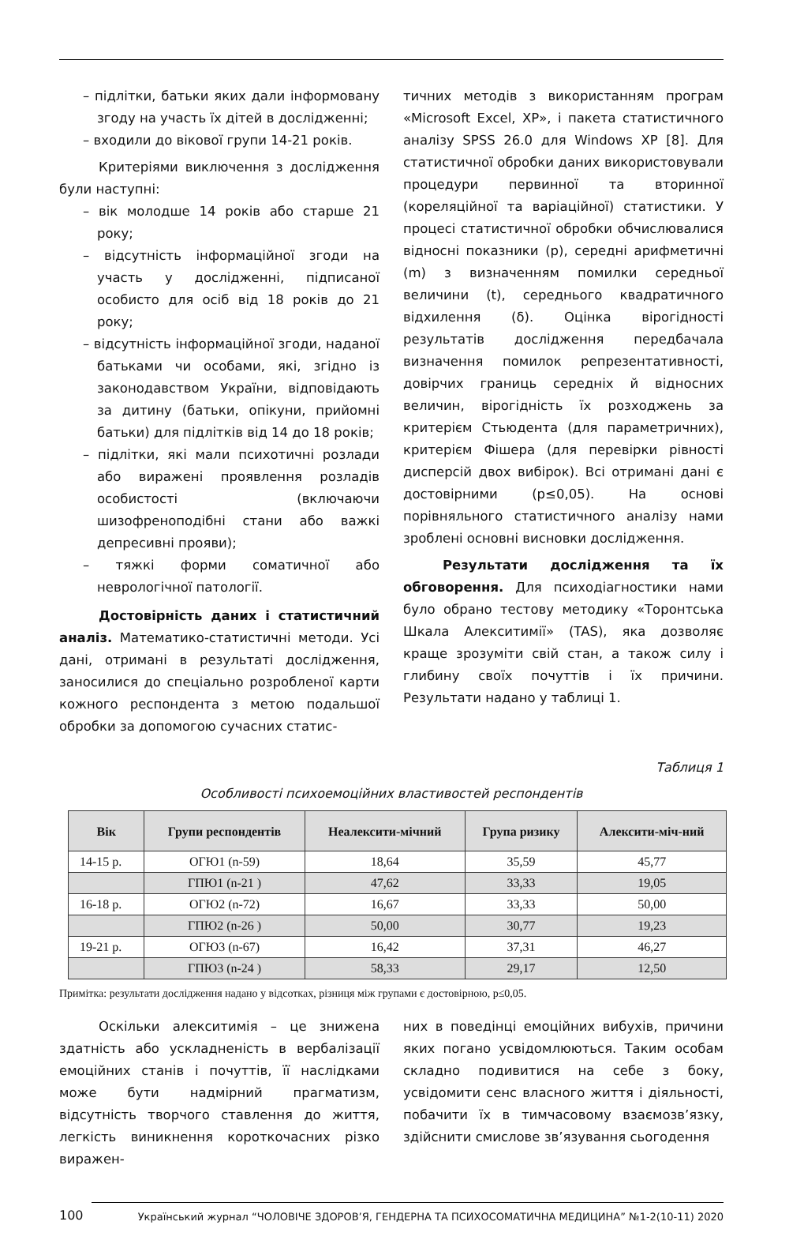– підлітки, батьки яких дали інформовану згоду на участь їх дітей в дослідженні;
– входили до вікової групи 14-21 років.
Критеріями виключення з дослідження були наступні:
– вік молодше 14 років або старше 21 року;
– відсутність інформаційної згоди на участь у дослідженні, підписаної особисто для осіб від 18 років до 21 року;
– відсутність інформаційної згоди, наданої батьками чи особами, які, згідно із законодавством України, відповідають за дитину (батьки, опікуни, прийомні батьки) для підлітків від 14 до 18 років;
– підлітки, які мали психотичні розлади або виражені проявлення розладів особистості (включаючи шизофреноподібні стани або важкі депресивні прояви);
– тяжкі форми соматичної або неврологічної патології.
Достовірність даних і статистичний аналіз. Математико-статистичні методи. Усі дані, отримані в результаті дослідження, заносилися до спеціально розробленої карти кожного респондента з метою подальшої обробки за допомогою сучасних статис-
тичних методів з використанням програм «Microsoft Excel, XP», і пакета статистичного аналізу SPSS 26.0 для Windows XP [8]. Для статистичної обробки даних використовували процедури первинної та вторинної (кореляційної та варіаційної) статистики. У процесі статистичної обробки обчислювалися відносні показники (p), середні арифметичні (m) з визначенням помилки середньої величини (t), середнього квадратичного відхилення (δ). Оцінка вірогідності результатів дослідження передбачала визначення помилок репрезентативності, довірчих границь середніх й відносних величин, вірогідність їх розходжень за критерієм Стьюдента (для параметричних), критерієм Фішера (для перевірки рівності дисперсій двох вибірок). Всі отримані дані є достовірними (p≤0,05). На основі порівняльного статистичного аналізу нами зроблені основні висновки дослідження.
Результати дослідження та їх обговорення. Для психодіагностики нами було обрано тестову методику «Торонтська Шкала Алекситимії» (TAS), яка дозволяє краще зрозуміти свій стан, а також силу і глибину своїх почуттів і їх причини. Результати надано у таблиці 1.
Таблиця 1
Особливості психоемоційних властивостей респондентів
| Вік | Групи респондентів | Неалексити-мічний | Група ризику | Алексити-міч-ний |
| --- | --- | --- | --- | --- |
| 14-15 р. | ОГЮ1 (n-59) | 18,64 | 35,59 | 45,77 |
| | ГПЮ1 (n-21 ) | 47,62 | 33,33 | 19,05 |
| 16-18 р. | ОГЮ2 (n-72) | 16,67 | 33,33 | 50,00 |
| | ГПЮ2 (n-26 ) | 50,00 | 30,77 | 19,23 |
| 19-21 р. | ОГЮ3 (n-67) | 16,42 | 37,31 | 46,27 |
| | ГПЮ3 (n-24 ) | 58,33 | 29,17 | 12,50 |
Примітка: результати дослідження надано у відсотках, різниця між групами є достовірною, p≤0,05.
Оскільки алекситимія – це знижена здатність або ускладненість в вербалізації емоційних станів і почуттів, її наслідками може бути надмірний прагматизм, відсутність творчого ставлення до життя, легкість виникнення короткочасних різко виражен-
них в поведінці емоційних вибухів, причини яких погано усвідомлюються. Таким особам складно подивитися на себе з боку, усвідомити сенс власного життя і діяльності, побачити їх в тимчасовому взаємозв’язку, здійснити смислове зв’язування сьогодення
100 Український журнал “ЧОЛОВІЧЕ ЗДОРОВ’Я, ГЕНДЕРНА ТА ПСИХОСОМАТИЧНА МЕДИЦИНА” №1-2(10-11) 2020